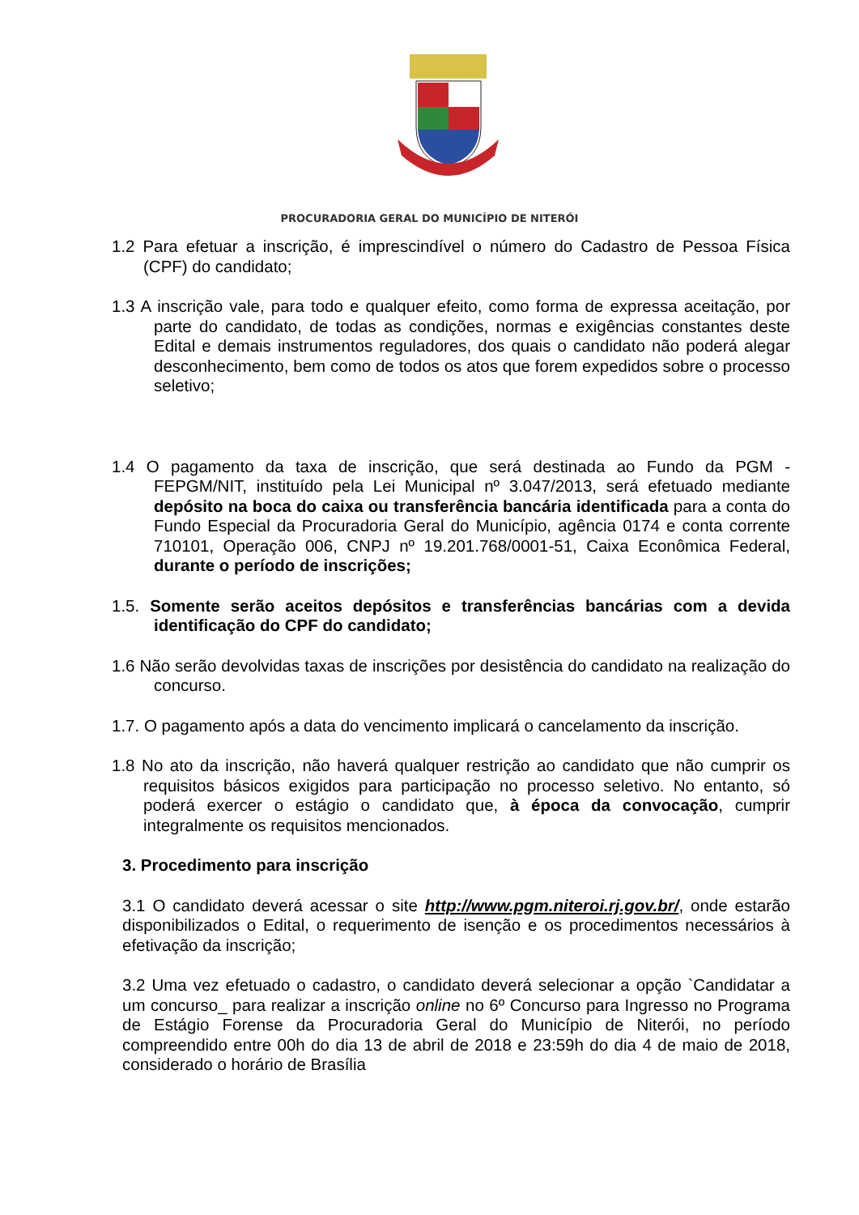PROCURADORIA GERAL DO MUNICÍPIO DE NITERÓI
1.2 Para efetuar a inscrição, é imprescindível o número do Cadastro de Pessoa Física (CPF) do candidato;
1.3 A inscrição vale, para todo e qualquer efeito, como forma de expressa aceitação, por parte do candidato, de todas as condições, normas e exigências constantes deste Edital e demais instrumentos reguladores, dos quais o candidato não poderá alegar desconhecimento, bem como de todos os atos que forem expedidos sobre o processo seletivo;
1.4 O pagamento da taxa de inscrição, que será destinada ao Fundo da PGM - FEPGM/NIT, instituído pela Lei Municipal nº 3.047/2013, será efetuado mediante depósito na boca do caixa ou transferência bancária identificada para a conta do Fundo Especial da Procuradoria Geral do Município, agência 0174 e conta corrente 710101, Operação 006, CNPJ nº 19.201.768/0001-51, Caixa Econômica Federal, durante o período de inscrições;
1.5. Somente serão aceitos depósitos e transferências bancárias com a devida identificação do CPF do candidato;
1.6 Não serão devolvidas taxas de inscrições por desistência do candidato na realização do concurso.
1.7. O pagamento após a data do vencimento implicará o cancelamento da inscrição.
1.8 No ato da inscrição, não haverá qualquer restrição ao candidato que não cumprir os requisitos básicos exigidos para participação no processo seletivo. No entanto, só poderá exercer o estágio o candidato que, à época da convocação, cumprir integralmente os requisitos mencionados.
3. Procedimento para inscrição
3.1 O candidato deverá acessar o site http://www.pgm.niteroi.rj.gov.br/, onde estarão disponibilizados o Edital, o requerimento de isenção e os procedimentos necessários à efetivação da inscrição;
3.2 Uma vez efetuado o cadastro, o candidato deverá selecionar a opção `Candidatar a um concurso_ para realizar a inscrição online no 6º Concurso para Ingresso no Programa de Estágio Forense da Procuradoria Geral do Município de Niterói, no período compreendido entre 00h do dia 13 de abril de 2018 e 23:59h do dia 4 de maio de 2018, considerado o horário de Brasília